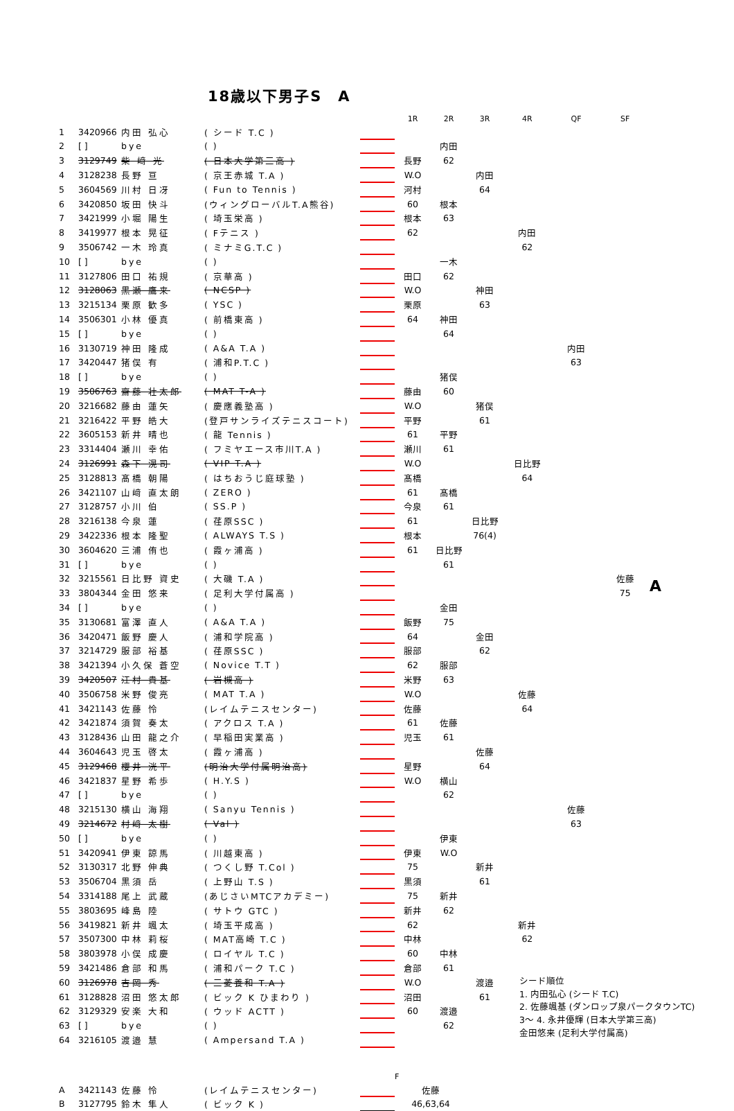18歳以下男子S　A
| | | | | | 1R | 2R | 3R | 4R | QF | SF | |
| --- | --- | --- | --- | --- | --- | --- | --- | --- | --- | --- | --- |
| 1 | 3420966 | 内田 弘心 | ( シード T.C ) | | | | | | | | |
| 2 | [ ] | bye | ( ) | | | 内田 | | | | | |
| 3 | 3129749 | 柴 﨑 光 | ( 日本大学第三高 ) | | 長野 | 62 | | | | | |
| 4 | 3128238 | 長野 亘 | ( 京王赤城 T.A ) | | W.O | | 内田 | | | | |
| 5 | 3604569 | 川村 日冴 | ( Fun to Tennis ) | | 河村 | | 64 | | | | |
| 6 | 3420850 | 坂田 快斗 | (ウィングローバルT.A熊谷) | | 60 | 根本 | | | | | |
| 7 | 3421999 | 小堀 陽生 | ( 埼玉栄高 ) | | 根本 | 63 | | | | | |
| 8 | 3419977 | 根本 晃征 | ( Fテニス ) | | 62 | | | 内田 | | | |
| 9 | 3506742 | 一木 玲真 | ( ミナミG.T.C ) | | | | | 62 | | | |
| 10 | [ ] | bye | ( ) | | | 一木 | | | | | |
| 11 | 3127806 | 田口 祐規 | ( 京華高 ) | | 田口 | 62 | | | | | |
| 12 | 3128063 | 黒瀬 鷹来 | ( NCSP ) | | W.O | | 神田 | | | | |
| 13 | 3215134 | 栗原 歓多 | ( YSC ) | | 栗原 | | 63 | | | | |
| 14 | 3506301 | 小林 優真 | ( 前橋東高 ) | | 64 | 神田 | | | | | |
| 15 | [ ] | bye | ( ) | | | 64 | | | | | |
| 16 | 3130719 | 神田 隆成 | ( A&A T.A ) | | | | | | 内田 | | |
| 17 | 3420447 | 猪俣 有 | ( 浦和P.T.C ) | | | | | | 63 | | |
| 18 | [ ] | bye | ( ) | | | 猪俣 | | | | | |
| 19 | 3506763 | 齋藤 壮太郎 | ( MAT T-A ) | | 藤由 | 60 | | | | | |
| 20 | 3216682 | 藤由 蓮矢 | ( 慶應義塾高 ) | | W.O | | 猪俣 | | | | |
| 21 | 3216422 | 平野 皓大 | (登戸サンライズテニスコート) | | 平野 | | 61 | | | | |
| 22 | 3605153 | 新井 晴也 | ( 龍 Tennis ) | | 61 | 平野 | | | | | |
| 23 | 3314404 | 瀬川 幸佑 | ( フミヤエース市川T.A ) | | 瀬川 | 61 | | | | | |
| 24 | 3126991 | 森下 滉司 | ( VIP T.A ) | | W.O | | | 日比野 | | | |
| 25 | 3128813 | 髙橋 朝陽 | ( はちおうじ庭球塾 ) | | 髙橋 | | | 64 | | | |
| 26 | 3421107 | 山﨑 直太朗 | ( ZERO ) | | 61 | 髙橋 | | | | | |
| 27 | 3128757 | 小川 伯 | ( SS.P ) | | 今泉 | 61 | | | | | |
| 28 | 3216138 | 今泉 蓮 | ( 荏原SSC ) | | 61 | | 日比野 | | | | |
| 29 | 3422336 | 根本 隆聖 | ( ALWAYS T.S ) | | 根本 | | 76(4) | | | | |
| 30 | 3604620 | 三浦 侑也 | ( 霞ヶ浦高 ) | | 61 | 日比野 | | | | | |
| 31 | [ ] | bye | ( ) | | | 61 | | | | | |
| 32 | 3215561 | 日比野 資史 | ( 大磯 T.A ) | | | | | | | 佐藤 | A |
| 33 | 3804344 | 金田 悠来 | ( 足利大学付属高 ) | | | | | | | 75 | |
| 34 | [ ] | bye | ( ) | | | 金田 | | | | | |
| 35 | 3130681 | 富澤 直人 | ( A&A T.A ) | | 飯野 | 75 | | | | | |
| 36 | 3420471 | 飯野 慶人 | ( 浦和学院高 ) | | 64 | | 金田 | | | | |
| 37 | 3214729 | 服部 裕基 | ( 荏原SSC ) | | 服部 | | 62 | | | | |
| 38 | 3421394 | 小久保 蒼空 | ( Novice T.T ) | | 62 | 服部 | | | | | |
| 39 | 3420507 | 汪村 貴基 | ( 岩槻高 ) | | 米野 | 63 | | | | | |
| 40 | 3506758 | 米野 俊亮 | ( MAT T.A ) | | W.O | | | 佐藤 | | | |
| 41 | 3421143 | 佐藤 怜 | (レイムテニスセンター) | | 佐藤 | | | 64 | | | |
| 42 | 3421874 | 須賀 奏太 | ( アクロス T.A ) | | 61 | 佐藤 | | | | | |
| 43 | 3128436 | 山田 龍之介 | ( 早稲田実業高 ) | | 児玉 | 61 | | | | | |
| 44 | 3604643 | 児玉 啓太 | ( 霞ヶ浦高 ) | | | | 佐藤 | | | | |
| 45 | 3129468 | 櫻井 洸平 | (明治大学付属明治高) | | 星野 | | 64 | | | | |
| 46 | 3421837 | 星野 希歩 | ( H.Y.S ) | | W.O | 横山 | | | | | |
| 47 | [ ] | bye | ( ) | | | 62 | | | | | |
| 48 | 3215130 | 横山 海翔 | ( Sanyu Tennis ) | | | | | | 佐藤 | | |
| 49 | 3214672 | 村﨑 太樹 | ( Val ) | | | | | | 63 | | |
| 50 | [ ] | bye | ( ) | | | 伊東 | | | | | |
| 51 | 3420941 | 伊東 諒馬 | ( 川越東高 ) | | 伊東 | W.O | | | | | |
| 52 | 3130317 | 北野 伸典 | ( つくし野 T.Col ) | | 75 | | 新井 | | | | |
| 53 | 3506704 | 黒須 岳 | ( 上野山 T.S ) | | 黒須 | | 61 | | | | |
| 54 | 3314188 | 尾上 武蔵 | (あじさいMTCアカデミー) | | 75 | 新井 | | | | | |
| 55 | 3803695 | 峰島 陸 | ( サトウ GTC ) | | 新井 | 62 | | | | | |
| 56 | 3419821 | 新井 颯太 | ( 埼玉平成高 ) | | 62 | | | 新井 | | | |
| 57 | 3507300 | 中林 莉桜 | ( MAT高崎 T.C ) | | 中林 | | | 62 | | | |
| 58 | 3803978 | 小俣 成慶 | ( ロイヤル T.C ) | | 60 | 中林 | | | | | |
| 59 | 3421486 | 倉部 和馬 | ( 浦和パーク T.C ) | | 倉部 | 61 | | | | | |
| 60 | 3126978 | 吉岡 秀 | ( 三菱養和 T.A ) | | W.O | | 渡邉 | シード順位 1. 内田弘心 (シード T.C) 2. 佐藤颯基 (ダンロップ泉パークタウンTC) 3〜 4. 永井優輝 (日本大学第三高) 金田悠来 (足利大学付属高) | | | |
| 61 | 3128828 | 沼田 悠太郎 | ( ビック K ひまわり ) | | 沼田 | | 61 | | | | |
| 62 | 3129329 | 安楽 大和 | ( ウッド ACTT ) | | 60 | 渡邉 | | | | | |
| 63 | [ ] | bye | ( ) | | | 62 | | | | | |
| 64 | 3216105 | 渡邉 慧 | ( Ampersand T.A ) | | | | | | | | |
| | | | | | F |
| A | 3421143 | 佐藤 怜 | (レイムテニスセンター) | | 佐藤 |
| B | 3127795 | 鈴木 隼人 | ( ビック K ) | | 46,63,64 |